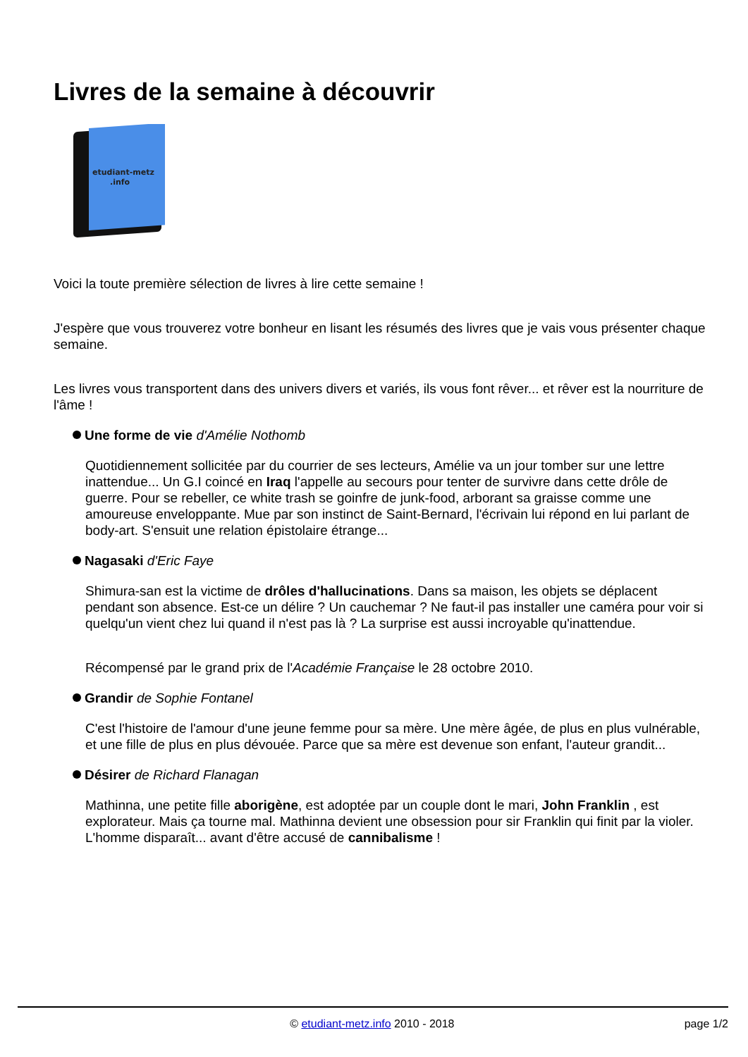Livres de la semaine à découvrir
etudiant-metz
.info
Voici la toute première sélection de livres à lire cette semaine !
J'espère que vous trouverez votre bonheur en lisant les résumés des livres que je vais vous présenter chaque semaine.
Les livres vous transportent dans des univers divers et variés, ils vous font rêver... et rêver est la nourriture de l'âme !
Une forme de vie d'Amélie Nothomb
Quotidiennement sollicitée par du courrier de ses lecteurs, Amélie va un jour tomber sur une lettre inattendue... Un G.I coincé en Iraq l'appelle au secours pour tenter de survivre dans cette drôle de guerre. Pour se rebeller, ce white trash se goinfre de junk-food, arborant sa graisse comme une amoureuse enveloppante. Mue par son instinct de Saint-Bernard, l'écrivain lui répond en lui parlant de body-art. S'ensuit une relation épistolaire étrange...
Nagasaki d'Eric Faye
Shimura-san est la victime de drôles d'hallucinations. Dans sa maison, les objets se déplacent pendant son absence. Est-ce un délire ? Un cauchemar ? Ne faut-il pas installer une caméra pour voir si quelqu'un vient chez lui quand il n'est pas là ? La surprise est aussi incroyable qu'inattendue.
Récompensé par le grand prix de l'Académie Française le 28 octobre 2010.
Grandir de Sophie Fontanel
C'est l'histoire de l'amour d'une jeune femme pour sa mère. Une mère âgée, de plus en plus vulnérable, et une fille de plus en plus dévouée. Parce que sa mère est devenue son enfant, l'auteur grandit...
Désirer de Richard Flanagan
Mathinna, une petite fille aborigène, est adoptée par un couple dont le mari, John Franklin , est explorateur. Mais ça tourne mal. Mathinna devient une obsession pour sir Franklin qui finit par la violer. L'homme disparaît... avant d'être accusé de cannibalisme !
© etudiant-metz.info 2010 - 2018
page 1/2